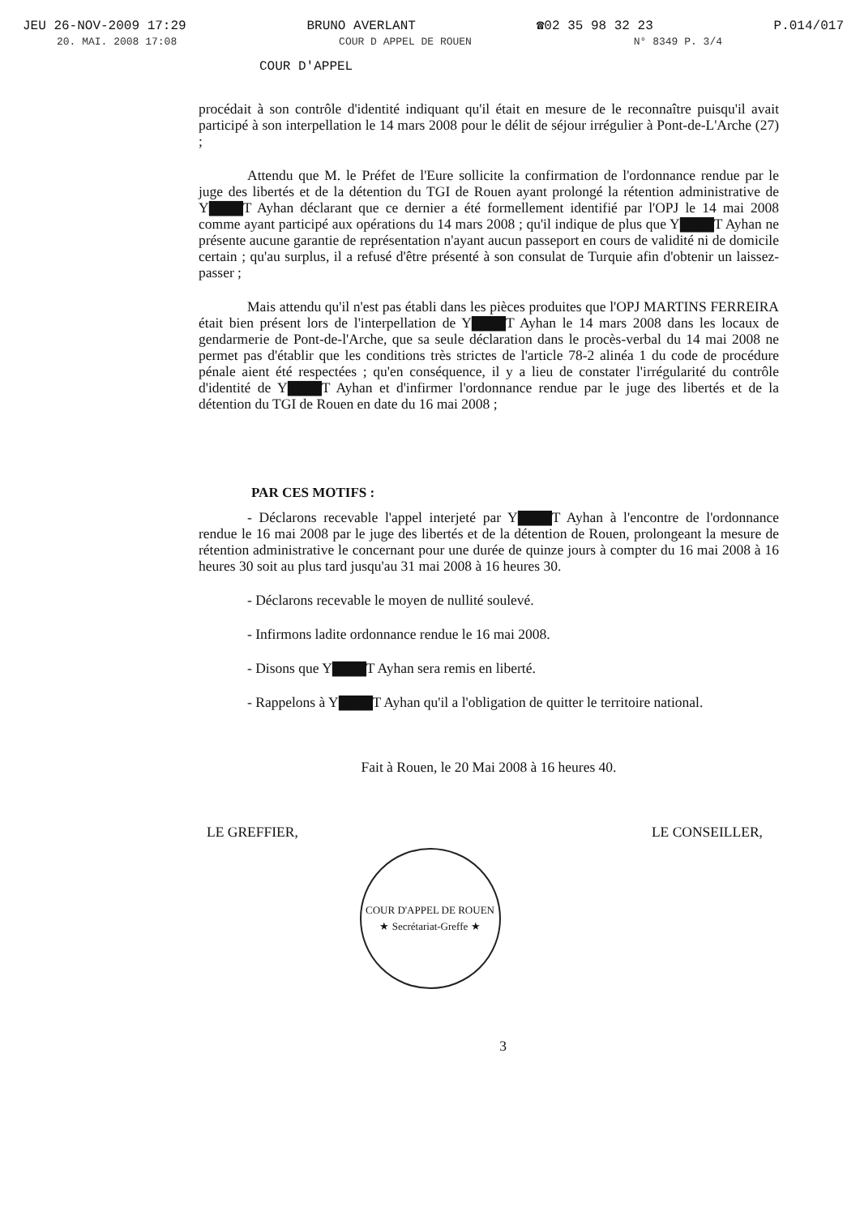JEU 26-NOV-2009 17:29 BRUNO AVERLANT ☎02 35 98 32 23 P.014/017
20. MAI. 2008 17:08 COUR D APPEL DE ROUEN N° 8349 P. 3/4
COUR D'APPEL
procédait à son contrôle d'identité indiquant qu'il était en mesure de le reconnaître puisqu'il avait participé à son interpellation le 14 mars 2008 pour le délit de séjour irrégulier à Pont-de-L'Arche (27) ;
Attendu que M. le Préfet de l'Eure sollicite la confirmation de l'ordonnance rendue par le juge des libertés et de la détention du TGI de Rouen ayant prolongé la rétention administrative de Y▇▇▇T Ayhan déclarant que ce dernier a été formellement identifié par l'OPJ le 14 mai 2008 comme ayant participé aux opérations du 14 mars 2008 ; qu'il indique de plus que Y▇▇▇T Ayhan ne présente aucune garantie de représentation n'ayant aucun passeport en cours de validité ni de domicile certain ; qu'au surplus, il a refusé d'être présenté à son consulat de Turquie afin d'obtenir un laissez-passer ;
Mais attendu qu'il n'est pas établi dans les pièces produites que l'OPJ MARTINS FERREIRA était bien présent lors de l'interpellation de Y▇▇▇T Ayhan le 14 mars 2008 dans les locaux de gendarmerie de Pont-de-l'Arche, que sa seule déclaration dans le procès-verbal du 14 mai 2008 ne permet pas d'établir que les conditions très strictes de l'article 78-2 alinéa 1 du code de procédure pénale aient été respectées ; qu'en conséquence, il y a lieu de constater l'irrégularité du contrôle d'identité de Y▇▇▇T Ayhan et d'infirmer l'ordonnance rendue par le juge des libertés et de la détention du TGI de Rouen en date du 16 mai 2008 ;
PAR CES MOTIFS :
- Déclarons recevable l'appel interjeté par Y▇▇▇T Ayhan à l'encontre de l'ordonnance rendue le 16 mai 2008 par le juge des libertés et de la détention de Rouen, prolongeant la mesure de rétention administrative le concernant pour une durée de quinze jours à compter du 16 mai 2008 à 16 heures 30 soit au plus tard jusqu'au 31 mai 2008 à 16 heures 30.
- Déclarons recevable le moyen de nullité soulevé.
- Infirmons ladite ordonnance rendue le 16 mai 2008.
- Disons que Y▇▇▇T Ayhan sera remis en liberté.
- Rappelons à Y▇▇▇T Ayhan qu'il a l'obligation de quitter le territoire national.
Fait à Rouen, le 20 Mai 2008 à 16 heures 40.
LE GREFFIER, LE CONSEILLER,
COUR D'APPEL DE ROUEN
★ Secrétariat-Greffe ★
3